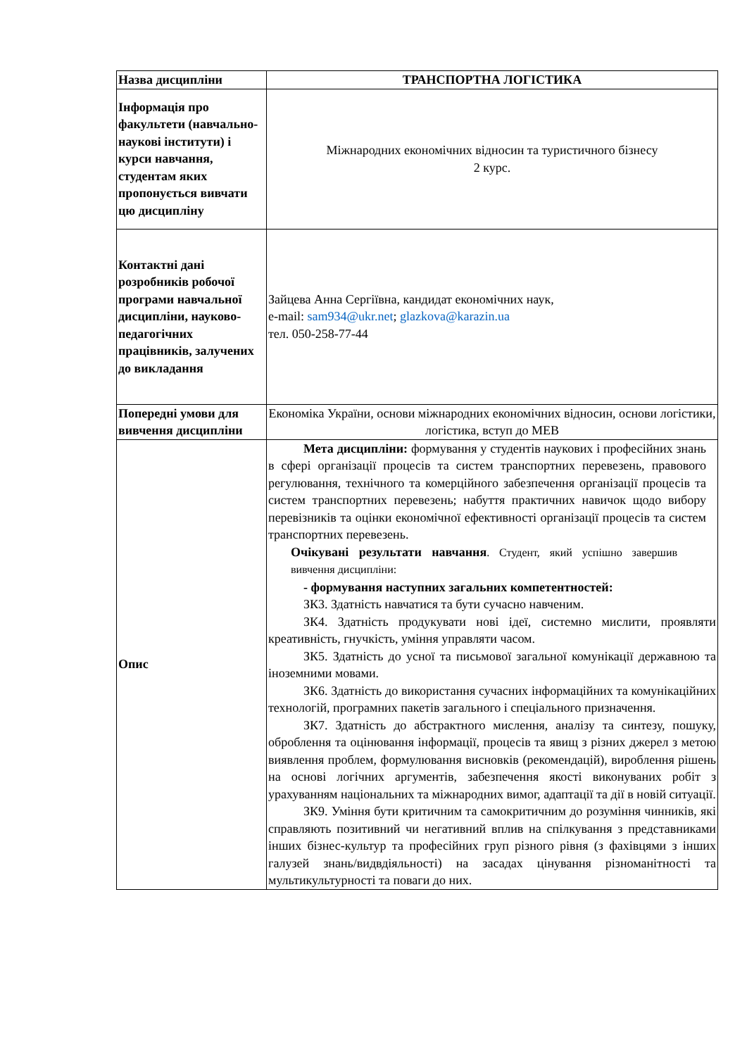| Назва дисципліни | ТРАНСПОРТНА ЛОГІСТИКА |
| Інформація про факультети (навчально-наукові інститути) і курси навчання, студентам яких пропонується вивчати цю дисципліну | Міжнародних економічних відносин та туристичного бізнесу 2 курс. |
| Контактні дані розробників робочої програми навчальної дисципліни, науково-педагогічних працівників, залучених до викладання | Зайцева Анна Сергіївна, кандидат економічних наук, e-mail: sam934@ukr.net ; glazkova@karazin.ua тел. 050-258-77-44 |
| Попередні умови для вивчення дисципліни | Економіка України, основи міжнародних економічних відносин, основи логістики, логістика, вступ до МЕВ |
| Опис | Мета дисципліни: формування у студентів наукових і професійних знань в сфері організації процесів та систем транспортних перевезень, правового регулювання, технічного та комерційного забезпечення організації процесів та систем транспортних перевезень; набуття практичних навичок щодо вибору перевізників та оцінки економічної ефективності організації процесів та систем транспортних перевезень. Очікувані результати навчання . Студент, який успішно завершив вивчення дисципліни: - формування наступних загальних компетентностей: ЗК3. Здатність навчатися та бути сучасно навченим. ЗК4. Здатність продукувати нові ідеї, системно мислити, проявляти креативність, гнучкість, уміння управляти часом. ЗК5. Здатність до усної та письмової загальної комунікації державною та іноземними мовами. ЗК6. Здатність до використання сучасних інформаційних та комунікаційних технологій, програмних пакетів загального і спеціального призначення. ЗК7. Здатність до абстрактного мислення, аналізу та синтезу, пошуку, оброблення та оцінювання інформації, процесів та явищ з різних джерел з метою виявлення проблем, формулювання висновків (рекомендацій), вироблення рішень на основі логічних аргументів, забезпечення якості виконуваних робіт з урахуванням національних та міжнародних вимог, адаптації та дії в новій ситуації. ЗК9. Уміння бути критичним та самокритичним до розуміння чинників, які справляють позитивний чи негативний вплив на спілкування з представниками інших бізнес-культур та професійних груп різного рівня (з фахівцями з інших галузей знань/видвдіяльності) на засадах цінування різноманітності та мультикультурності та поваги до них. |